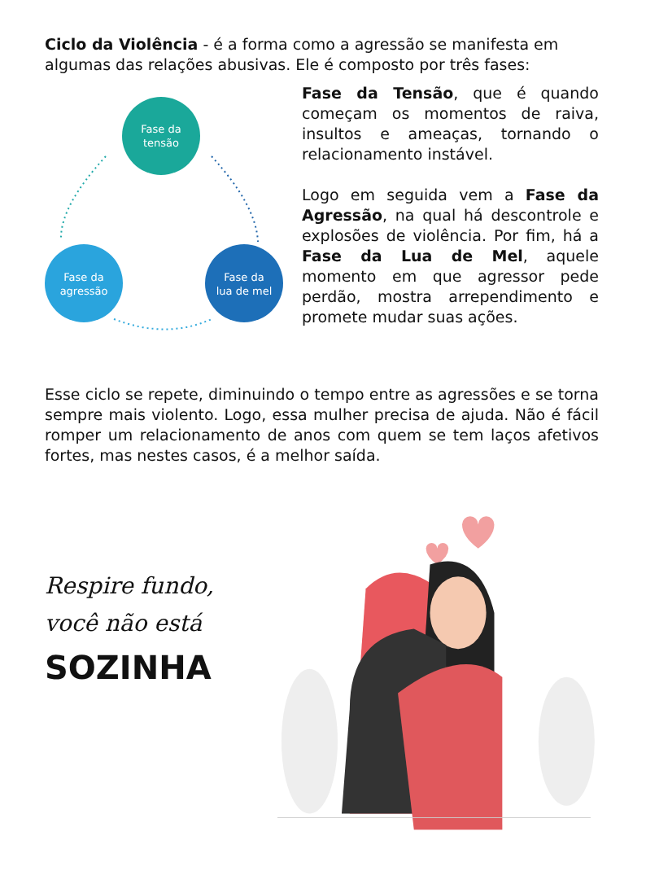Ciclo da Violência - é a forma como a agressão se manifesta em algumas das relações abusivas. Ele é composto por três fases:
Fase da
tensão
Fase da
agressão
Fase da
lua de mel
Fase da Tensão, que é quando começam os momentos de raiva, insultos e ameaças, tornando o relacionamento instável.
Logo em seguida vem a Fase da Agressão, na qual há descontrole e explosões de violência. Por fim, há a Fase da Lua de Mel, aquele momento em que agressor pede perdão, mostra arrependimento e promete mudar suas ações.
Esse ciclo se repete, diminuindo o tempo entre as agressões e se torna sempre mais violento. Logo, essa mulher precisa de ajuda. Não é fácil romper um relacionamento de anos com quem se tem laços afetivos fortes, mas nestes casos, é a melhor saída.
Respire fundo,
você não está
SOZINHA